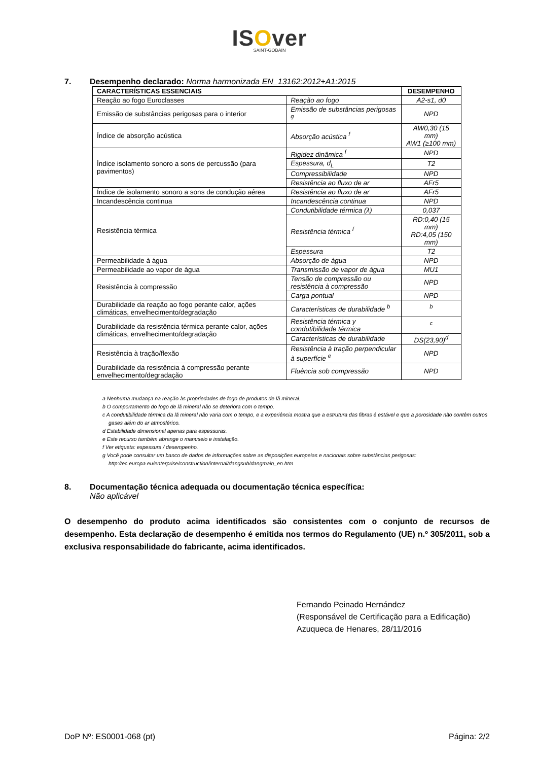ISOver
SAINT-GOBAIN
7. Desempenho declarado: Norma harmonizada EN_13162:2012+A1:2015
| CARACTERÍSTICAS ESSENCIAIS | | DESEMPENHO |
| --- | --- | --- |
| Reação ao fogo Euroclasses | Reação ao fogo | A2-s1, d0 |
| Emissão de substâncias perigosas para o interior | Emissão de substâncias perigosas <sup>g</sup> | NPD |
| Índice de absorção acústica | Absorção acústica <sup>f</sup> | AW0,30 (15 mm) AW1 (≥100 mm) |
| Índice isolamento sonoro a sons de percussão (para pavimentos) | Rigidez dinâmica <sup>f</sup> | NPD |
| | Espessura, d<sub>L</sub> | T2 |
| | Compressibilidade | NPD |
| | Resistência ao fluxo de ar | AFr5 |
| Índice de isolamento sonoro a sons de condução aérea | Resistência ao fluxo de ar | AFr5 |
| Incandescência continua | Incandescência continua | NPD |
| Resistência térmica | Condutibilidade térmica (λ) | 0,037 |
| | Resistência térmica <sup>f</sup> | RD:0,40 (15 mm) RD:4,05 (150 mm) |
| | Espessura | T2 |
| Permeabilidade à água | Absorção de água | NPD |
| Permeabilidade ao vapor de água | Transmissão de vapor de água | MU1 |
| Resistência à compressão | Tensão de compressão ou resistência à compressão | NPD |
| | Carga pontual | NPD |
| Durabilidade da reação ao fogo perante calor, ações climáticas, envelhecimento/degradação | Características de durabilidade <sup>b</sup> | <sup>b</sup> |
| Durabilidade da resistência térmica perante calor, ações climáticas, envelhecimento/degradação | Resistência térmica y condutibilidade térmica | <sup>c</sup> |
| | Características de durabilidade | DS(23,90)<sup>d</sup> |
| Resistência à tração/flexão | Resistência à tração perpendicular à superfície <sup>e</sup> | NPD |
| Durabilidade da resistência à compressão perante envelhecimento/degradação | Fluência sob compressão | NPD |
a Nenhuma mudança na reação às propriedades de fogo de produtos de lã mineral.
b O comportamento do fogo de lã mineral não se deteriora com o tempo.
c A condutibilidade térmica da lã mineral não varia com o tempo, e a experiência mostra que a estrutura das fibras é estável e que a porosidade não contêm outros gases além do ar atmosférico.
d Estabilidade dimensional apenas para espessuras.
e Este recurso também abrange o manuseio e instalação.
f Ver etiqueta: espessura / desempenho.
g Você pode consultar um banco de dados de informações sobre as disposições europeias e nacionais sobre substâncias perigosas: http://ec.europa.eu/enterprise/construction/internal/dangsub/dangmain_en.htm
8. Documentação técnica adequada ou documentação técnica específica:
Não aplicável
O desempenho do produto acima identificados são consistentes com o conjunto de recursos de desempenho. Esta declaração de desempenho é emitida nos termos do Regulamento (UE) n.º 305/2011, sob a exclusiva responsabilidade do fabricante, acima identificados.
Fernando Peinado Hernández
(Responsável de Certificação para a Edificação)
Azuqueca de Henares, 28/11/2016
DoP Nº: ES0001-068 (pt) Página: 2/2